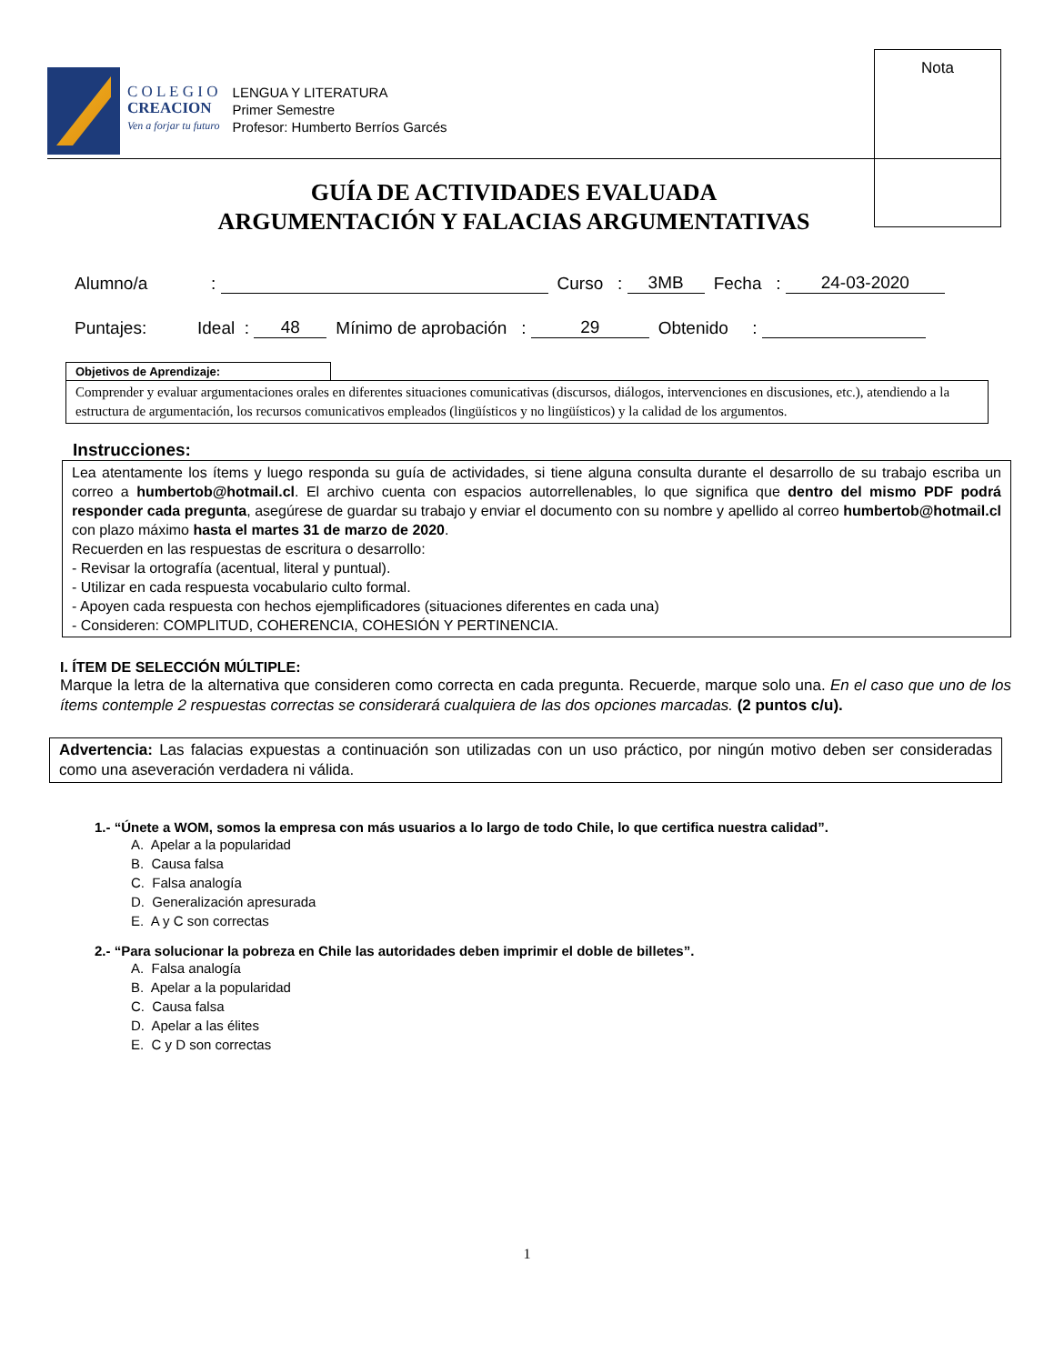C O L E G I O
CREACION
Ven a forjar tu futuro
LENGUA Y LITERATURA
Primer Semestre
Profesor: Humberto Berríos Garcés
Nota
GUÍA DE ACTIVIDADES EVALUADA
ARGUMENTACIÓN Y FALACIAS ARGUMENTATIVAS
Alumno/a: Curso : 3MB Fecha : 24-03-2020
Puntajes: Ideal : 48 Mínimo de aprobación : 29 Obtenido :
Objetivos de Aprendizaje:
Comprender y evaluar argumentaciones orales en diferentes situaciones comunicativas (discursos, diálogos, intervenciones en discusiones, etc.), atendiendo a la estructura de argumentación, los recursos comunicativos empleados (lingüísticos y no lingüísticos) y la calidad de los argumentos.
Instrucciones:
Lea atentamente los ítems y luego responda su guía de actividades, si tiene alguna consulta durante el desarrollo de su trabajo escriba un correo a humbertob@hotmail.cl. El archivo cuenta con espacios autorrellenables, lo que significa que dentro del mismo PDF podrá responder cada pregunta, asegúrese de guardar su trabajo y enviar el documento con su nombre y apellido al correo humbertob@hotmail.cl con plazo máximo hasta el martes 31 de marzo de 2020.
Recuerden en las respuestas de escritura o desarrollo:
- Revisar la ortografía (acentual, literal y puntual).
- Utilizar en cada respuesta vocabulario culto formal.
- Apoyen cada respuesta con hechos ejemplificadores (situaciones diferentes en cada una)
- Consideren: COMPLITUD, COHERENCIA, COHESIÓN Y PERTINENCIA.
I. ÍTEM DE SELECCIÓN MÚLTIPLE:
Marque la letra de la alternativa que consideren como correcta en cada pregunta. Recuerde, marque solo una. En el caso que uno de los ítems contemple 2 respuestas correctas se considerará cualquiera de las dos opciones marcadas. (2 puntos c/u).
Advertencia: Las falacias expuestas a continuación son utilizadas con un uso práctico, por ningún motivo deben ser consideradas como una aseveración verdadera ni válida.
1.- “Únete a WOM, somos la empresa con más usuarios a lo largo de todo Chile, lo que certifica nuestra calidad”.
A. Apelar a la popularidad
B. Causa falsa
C. Falsa analogía
D. Generalización apresurada
E. A y C son correctas
2.- “Para solucionar la pobreza en Chile las autoridades deben imprimir el doble de billetes”.
A. Falsa analogía
B. Apelar a la popularidad
C. Causa falsa
D. Apelar a las élites
E. C y D son correctas
1